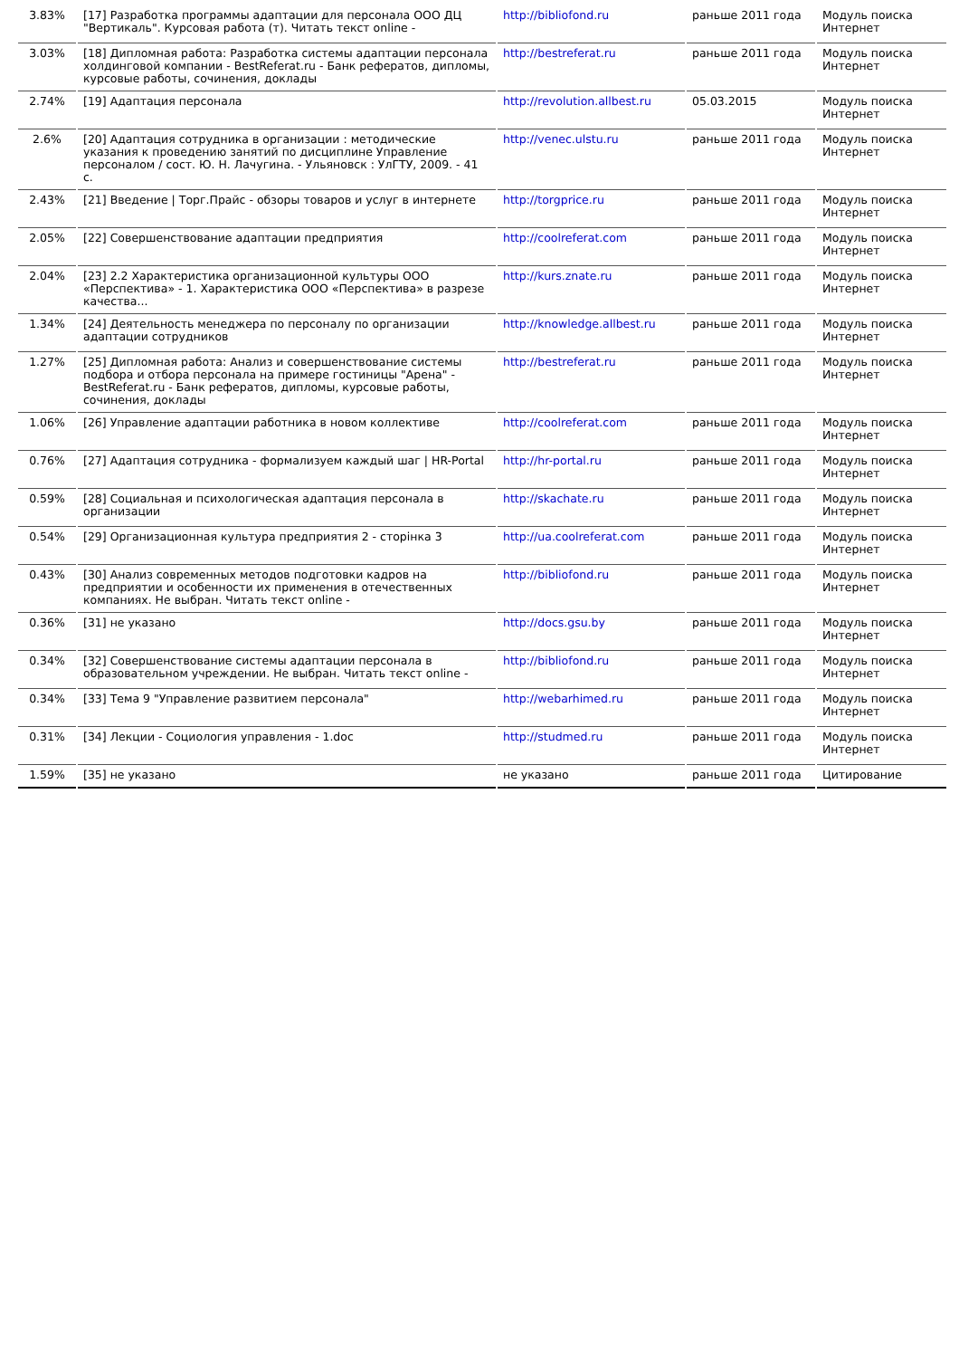| 3.83% | [17] Разработка программы адаптации для персонала ООО ДЦ "Вертикаль". Курсовая работа (т). Читать текст online - | http://bibliofond.ru | раньше 2011 года | Модуль поиска Интернет |
| 3.03% | [18] Дипломная работа: Разработка системы адаптации персонала холдинговой компании - BestReferat.ru - Банк рефератов, дипломы, курсовые работы, сочинения, доклады | http://bestreferat.ru | раньше 2011 года | Модуль поиска Интернет |
| 2.74% | [19] Адаптация персонала | http://revolution.allbest.ru | 05.03.2015 | Модуль поиска Интернет |
| 2.6% | [20] Адаптация сотрудника в организации : методические указания к проведению занятий по дисциплине Управление персоналом / сост. Ю. Н. Лачугина. - Ульяновск : УлГТУ, 2009. - 41 с. | http://venec.ulstu.ru | раньше 2011 года | Модуль поиска Интернет |
| 2.43% | [21] Введение / Торг.Прайс - обзоры товаров и услуг в интернете | http://torgprice.ru | раньше 2011 года | Модуль поиска Интернет |
| 2.05% | [22] Совершенствование адаптации предприятия | http://coolreferat.com | раньше 2011 года | Модуль поиска Интернет |
| 2.04% | [23] 2.2 Характеристика организационной культуры ООО «Перспектива» - 1. Характеристика ООО «Перспектива» в разрезе качества... | http://kurs.znate.ru | раньше 2011 года | Модуль поиска Интернет |
| 1.34% | [24] Деятельность менеджера по персоналу по организации адаптации сотрудников | http://knowledge.allbest.ru | раньше 2011 года | Модуль поиска Интернет |
| 1.27% | [25] Дипломная работа: Анализ и совершенствование системы подбора и отбора персонала на примере гостиницы "Арена" - BestReferat.ru - Банк рефератов, дипломы, курсовые работы, сочинения, доклады | http://bestreferat.ru | раньше 2011 года | Модуль поиска Интернет |
| 1.06% | [26] Управление адаптации работника в новом коллективе | http://coolreferat.com | раньше 2011 года | Модуль поиска Интернет |
| 0.76% | [27] Адаптация сотрудника - формализуем каждый шаг / HR-Portal | http://hr-portal.ru | раньше 2011 года | Модуль поиска Интернет |
| 0.59% | [28] Социальная и психологическая адаптация персонала в организации | http://skachate.ru | раньше 2011 года | Модуль поиска Интернет |
| 0.54% | [29] Организационная культура предприятия 2 - сторінка 3 | http://ua.coolreferat.com | раньше 2011 года | Модуль поиска Интернет |
| 0.43% | [30] Анализ современных методов подготовки кадров на предприятии и особенности их применения в отечественных компаниях. Не выбран. Читать текст online - | http://bibliofond.ru | раньше 2011 года | Модуль поиска Интернет |
| 0.36% | [31] не указано | http://docs.gsu.by | раньше 2011 года | Модуль поиска Интернет |
| 0.34% | [32] Совершенствование системы адаптации персонала в образовательном учреждении. Не выбран. Читать текст online - | http://bibliofond.ru | раньше 2011 года | Модуль поиска Интернет |
| 0.34% | [33] Тема 9 "Управление развитием персонала" | http://webarhimed.ru | раньше 2011 года | Модуль поиска Интернет |
| 0.31% | [34] Лекции - Социология управления - 1.doc | http://studmed.ru | раньше 2011 года | Модуль поиска Интернет |
| 1.59% | [35] не указано | не указано | раньше 2011 года | Цитирование |